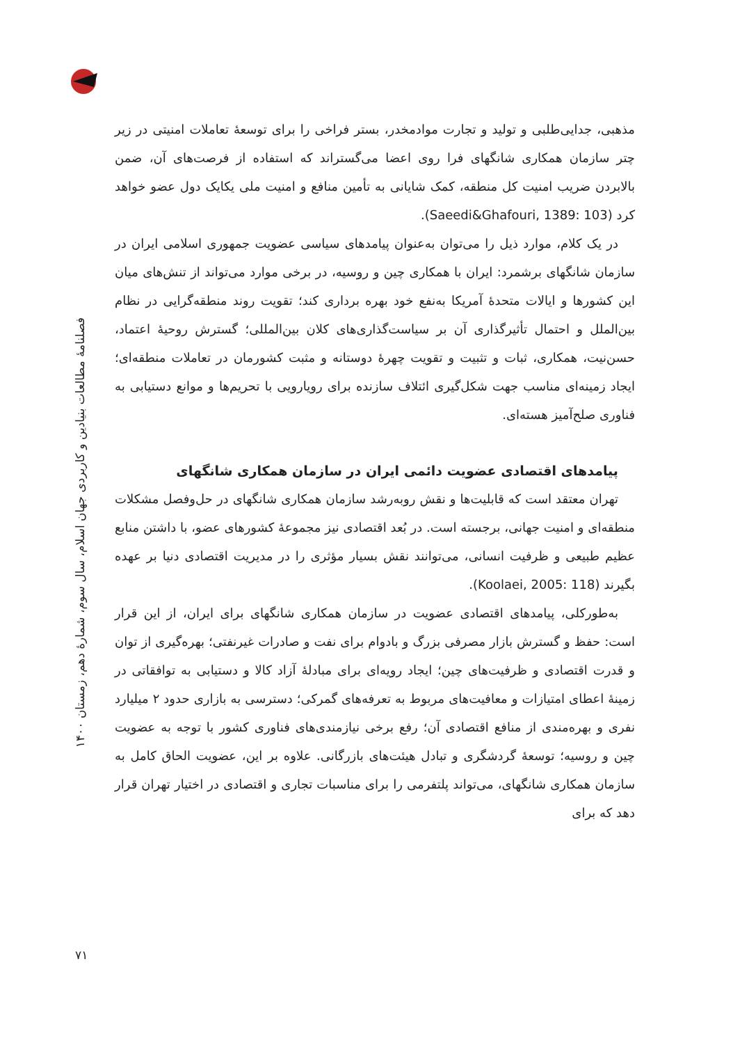فصلنامهٔ مطالعات بنیادین و کاربردی جهان اسلام، سال سوم، شمارهٔ دهم، زمستان ۱۴۰۰
مذهبی، جدایی‌طلبی و تولید و تجارت موادمخدر، بستر فراخی را برای توسعهٔ تعاملات امنیتی در زیر چتر سازمان همکاری شانگهای فرا روی اعضا می‌گستراند که استفاده از فرصت‌های آن، ضمن بالابردن ضریب امنیت کل منطقه، کمک شایانی به تأمین منافع و امنیت ملی یکایک دول عضو خواهد کرد (Saeedi&Ghafouri, 1389: 103).
در یک کلام، موارد ذیل را می‌توان به‌عنوان پیامدهای سیاسی عضویت جمهوری اسلامی ایران در سازمان شانگهای برشمرد: ایران با همکاری چین و روسیه، در برخی موارد می‌تواند از تنش‌های میان این کشورها و ایالات متحدهٔ آمریکا به‌نفع خود بهره برداری کند؛ تقویت روند منطقه‌گرایی در نظام بین‌الملل و احتمال تأثیرگذاری آن بر سیاست‌گذاری‌های کلان بین‌المللی؛ گسترش روحیهٔ اعتماد، حسن‌نیت، همکاری، ثبات و تثبیت و تقویت چهرهٔ دوستانه و مثبت کشورمان در تعاملات منطقه‌ای؛ ایجاد زمینه‌ای مناسب جهت شکل‌گیری ائتلاف سازنده برای رویارویی با تحریم‌ها و موانع دستیابی به فناوری صلح‌آمیز هسته‌ای.
پیامدهای اقتصادی عضویت دائمی ایران در سازمان همکاری شانگهای
تهران معتقد است که قابلیت‌ها و نقش روبه‌رشد سازمان همکاری شانگهای در حل‌وفصل مشکلات منطقه‌ای و امنیت جهانی، برجسته است. در بُعد اقتصادی نیز مجموعهٔ کشورهای عضو، با داشتن منابع عظیم طبیعی و ظرفیت انسانی، می‌توانند نقش بسیار مؤثری را در مدیریت اقتصادی دنیا بر عهده بگیرند (Koolaei, 2005: 118).
به‌طورکلی، پیامدهای اقتصادی عضویت در سازمان همکاری شانگهای برای ایران، از این قرار است: حفظ و گسترش بازار مصرفی بزرگ و بادوام برای نفت و صادرات غیرنفتی؛ بهره‌گیری از توان و قدرت اقتصادی و ظرفیت‌های چین؛ ایجاد رویه‌ای برای مبادلهٔ آزاد کالا و دستیابی به توافقاتی در زمینهٔ اعطای امتیازات و معافیت‌های مربوط به تعرفه‌های گمرکی؛ دسترسی به بازاری حدود ۲ میلیارد نفری و بهره‌مندی از منافع اقتصادی آن؛ رفع برخی نیازمندی‌های فناوری کشور با توجه به عضویت چین و روسیه؛ توسعهٔ گردشگری و تبادل هیئت‌های بازرگانی. علاوه بر این، عضویت الحاق کامل به سازمان همکاری شانگهای، می‌تواند پلتفرمی را برای مناسبات تجاری و اقتصادی در اختیار تهران قرار دهد که برای
۷۱